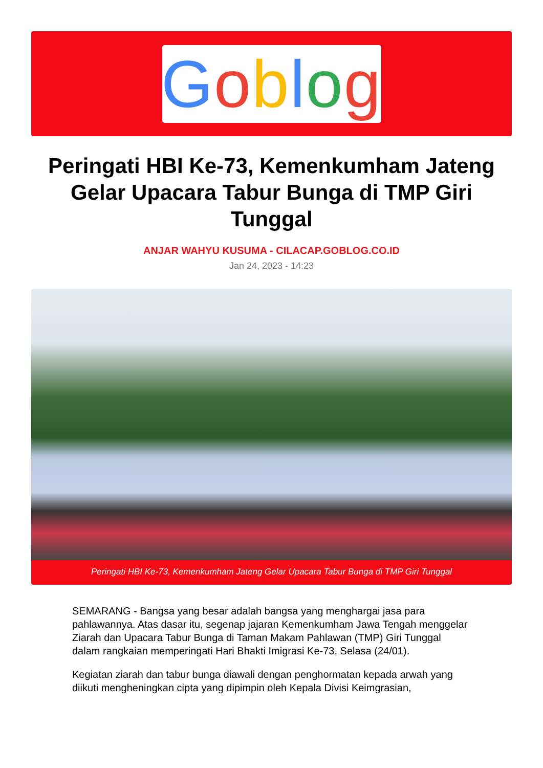Goblog
Peringati HBI Ke-73, Kemenkumham Jateng Gelar Upacara Tabur Bunga di TMP Giri Tunggal
ANJAR WAHYU KUSUMA - CILACAP.GOBLOG.CO.ID
Jan 24, 2023 - 14:23
Peringati HBI Ke-73, Kemenkumham Jateng Gelar Upacara Tabur Bunga di TMP Giri Tunggal
SEMARANG - Bangsa yang besar adalah bangsa yang menghargai jasa para pahlawannya. Atas dasar itu, segenap jajaran Kemenkumham Jawa Tengah menggelar Ziarah dan Upacara Tabur Bunga di Taman Makam Pahlawan (TMP) Giri Tunggal dalam rangkaian memperingati Hari Bhakti Imigrasi Ke-73, Selasa (24/01).
Kegiatan ziarah dan tabur bunga diawali dengan penghormatan kepada arwah yang diikuti mengheningkan cipta yang dipimpin oleh Kepala Divisi Keimgrasian,